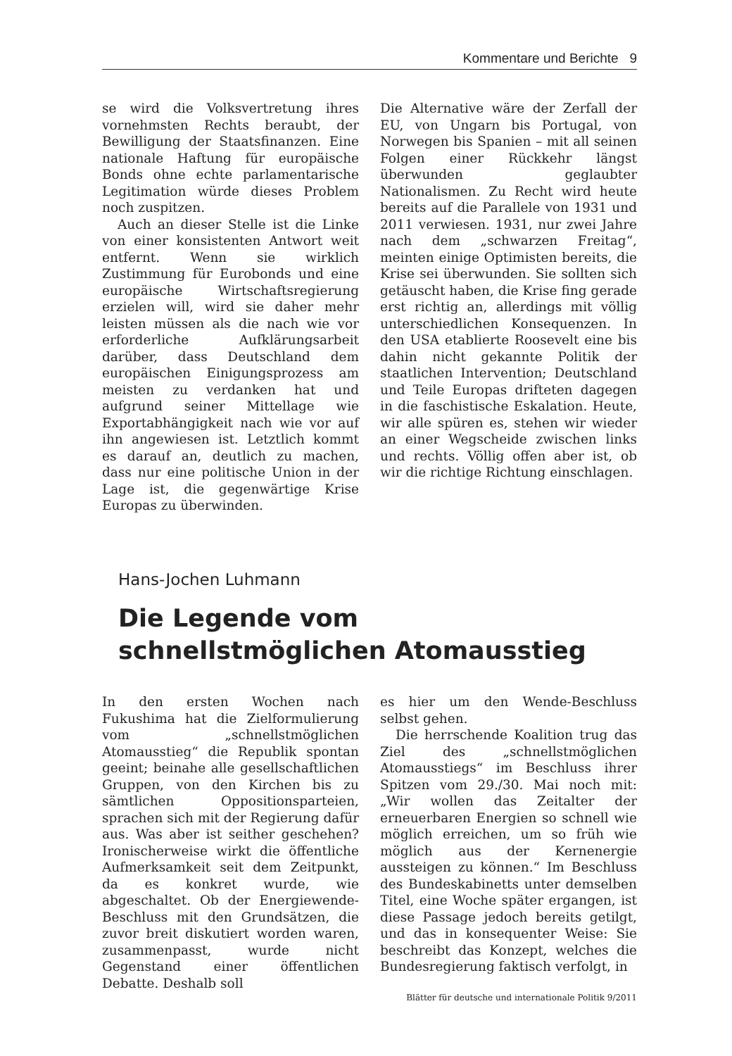Kommentare und Berichte 9
se wird die Volksvertretung ihres vornehmsten Rechts beraubt, der Bewilligung der Staatsfinanzen. Eine nationale Haftung für europäische Bonds ohne echte parlamentarische Legitimation würde dieses Problem noch zuspitzen.
Auch an dieser Stelle ist die Linke von einer konsistenten Antwort weit entfernt. Wenn sie wirklich Zustimmung für Eurobonds und eine europäische Wirtschaftsregierung erzielen will, wird sie daher mehr leisten müssen als die nach wie vor erforderliche Aufklärungsarbeit darüber, dass Deutschland dem europäischen Einigungsprozess am meisten zu verdanken hat und aufgrund seiner Mittellage wie Exportabhängigkeit nach wie vor auf ihn angewiesen ist. Letztlich kommt es darauf an, deutlich zu machen, dass nur eine politische Union in der Lage ist, die gegenwärtige Krise Europas zu überwinden.
Die Alternative wäre der Zerfall der EU, von Ungarn bis Portugal, von Norwegen bis Spanien – mit all seinen Folgen einer Rückkehr längst überwunden geglaubter Nationalismen. Zu Recht wird heute bereits auf die Parallele von 1931 und 2011 verwiesen. 1931, nur zwei Jahre nach dem „schwarzen Freitag“, meinten einige Optimisten bereits, die Krise sei überwunden. Sie sollten sich getäuscht haben, die Krise fing gerade erst richtig an, allerdings mit völlig unterschiedlichen Konsequenzen. In den USA etablierte Roosevelt eine bis dahin nicht gekannte Politik der staatlichen Intervention; Deutschland und Teile Europas drifteten dagegen in die faschistische Eskalation. Heute, wir alle spüren es, stehen wir wieder an einer Wegscheide zwischen links und rechts. Völlig offen aber ist, ob wir die richtige Richtung einschlagen.
Hans-Jochen Luhmann
Die Legende vom
schnellstmöglichen Atomausstieg
In den ersten Wochen nach Fukushima hat die Zielformulierung vom „schnellstmöglichen Atomausstieg“ die Republik spontan geeint; beinahe alle gesellschaftlichen Gruppen, von den Kirchen bis zu sämtlichen Oppositionsparteien, sprachen sich mit der Regierung dafür aus. Was aber ist seither geschehen? Ironischerweise wirkt die öffentliche Aufmerksamkeit seit dem Zeitpunkt, da es konkret wurde, wie abgeschaltet. Ob der Energiewende-Beschluss mit den Grundsätzen, die zuvor breit diskutiert worden waren, zusammenpasst, wurde nicht Gegenstand einer öffentlichen Debatte. Deshalb soll
es hier um den Wende-Beschluss selbst gehen.
Die herrschende Koalition trug das Ziel des „schnellstmöglichen Atomausstiegs“ im Beschluss ihrer Spitzen vom 29./30. Mai noch mit: „Wir wollen das Zeitalter der erneuerbaren Energien so schnell wie möglich erreichen, um so früh wie möglich aus der Kernenergie aussteigen zu können.“ Im Beschluss des Bundeskabinetts unter demselben Titel, eine Woche später ergangen, ist diese Passage jedoch bereits getilgt, und das in konsequenter Weise: Sie beschreibt das Konzept, welches die Bundesregierung faktisch verfolgt, in
Blätter für deutsche und internationale Politik 9/2011